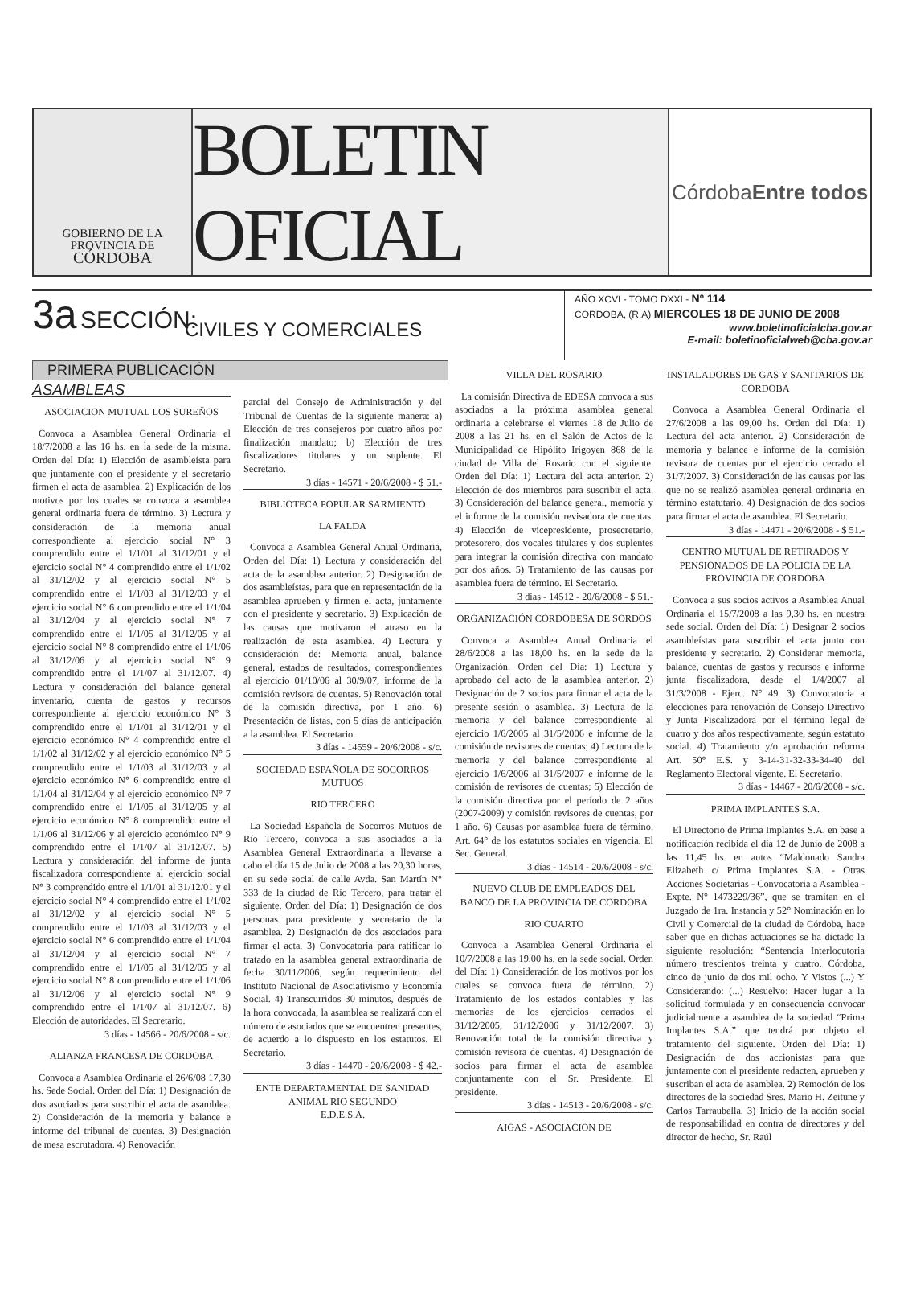GOBIERNO DE LA
PROVINCIA DE
CÓRDOBA
BOLETIN OFICIAL
Córdoba
Entre todos
3a SECCIÓN:
CIVILES Y COMERCIALES
AÑO XCVI - TOMO DXXI - Nº 114
CORDOBA, (R.A) MIERCOLES 18 DE JUNIO DE 2008
www.boletinoficialcba.gov.ar
E-mail: boletinoficialweb@cba.gov.ar
PRIMERA PUBLICACIÓN
ASAMBLEAS
ASOCIACION MUTUAL LOS SUREÑOS
Convoca a Asamblea General Ordinaria el 18/7/2008 a las 16 hs. en la sede de la misma. Orden del Día: 1) Elección de asambleísta para que juntamente con el presidente y el secretario firmen el acta de asamblea. 2) Explicación de los motivos por los cuales se convoca a asamblea general ordinaria fuera de término. 3) Lectura y consideración de la memoria anual correspondiente al ejercicio social N° 3 comprendido entre el 1/1/01 al 31/12/01 y el ejercicio social N° 4 comprendido entre el 1/1/02 al 31/12/02 y al ejercicio social N° 5 comprendido entre el 1/1/03 al 31/12/03 y el ejercicio social N° 6 comprendido entre el 1/1/04 al 31/12/04 y al ejercicio social N° 7 comprendido entre el 1/1/05 al 31/12/05 y al ejercicio social N° 8 comprendido entre el 1/1/06 al 31/12/06 y al ejercicio social N° 9 comprendido entre el 1/1/07 al 31/12/07. 4) Lectura y consideración del balance general inventario, cuenta de gastos y recursos correspondiente al ejercicio económico N° 3 comprendido entre el 1/1/01 al 31/12/01 y el ejercicio económico N° 4 comprendido entre el 1/1/02 al 31/12/02 y al ejercicio económico N° 5 comprendido entre el 1/1/03 al 31/12/03 y al ejercicio económico N° 6 comprendido entre el 1/1/04 al 31/12/04 y al ejercicio económico N° 7 comprendido entre el 1/1/05 al 31/12/05 y al ejercicio económico N° 8 comprendido entre el 1/1/06 al 31/12/06 y al ejercicio económico N° 9 comprendido entre el 1/1/07 al 31/12/07. 5) Lectura y consideración del informe de junta fiscalizadora correspondiente al ejercicio social N° 3 comprendido entre el 1/1/01 al 31/12/01 y el ejercicio social N° 4 comprendido entre el 1/1/02 al 31/12/02 y al ejercicio social N° 5 comprendido entre el 1/1/03 al 31/12/03 y el ejercicio social N° 6 comprendido entre el 1/1/04 al 31/12/04 y al ejercicio social N° 7 comprendido entre el 1/1/05 al 31/12/05 y al ejercicio social N° 8 comprendido entre el 1/1/06 al 31/12/06 y al ejercicio social N° 9 comprendido entre el 1/1/07 al 31/12/07. 6) Elección de autoridades. El Secretario.
3 días - 14566 - 20/6/2008 - s/c.
ALIANZA FRANCESA DE CORDOBA
Convoca a Asamblea Ordinaria el 26/6/08 17,30 hs. Sede Social. Orden del Día: 1) Designación de dos asociados para suscribir el acta de asamblea. 2) Consideración de la memoria y balance e informe del tribunal de cuentas. 3) Designación de mesa escrutadora. 4) Renovación
parcial del Consejo de Administración y del Tribunal de Cuentas de la siguiente manera: a) Elección de tres consejeros por cuatro años por finalización mandato; b) Elección de tres fiscalizadores titulares y un suplente. El Secretario.
3 días - 14571 - 20/6/2008 - $ 51.-
BIBLIOTECA POPULAR SARMIENTO
LA FALDA
Convoca a Asamblea General Anual Ordinaria, Orden del Día: 1) Lectura y consideración del acta de la asamblea anterior. 2) Designación de dos asambleístas, para que en representación de la asamblea aprueben y firmen el acta, juntamente con el presidente y secretario. 3) Explicación de las causas que motivaron el atraso en la realización de esta asamblea. 4) Lectura y consideración de: Memoria anual, balance general, estados de resultados, correspondientes al ejercicio 01/10/06 al 30/9/07, informe de la comisión revisora de cuentas. 5) Renovación total de la comisión directiva, por 1 año. 6) Presentación de listas, con 5 días de anticipación a la asamblea. El Secretario.
3 días - 14559 - 20/6/2008 - s/c.
SOCIEDAD ESPAÑOLA DE SOCORROS MUTUOS
RIO TERCERO
La Sociedad Española de Socorros Mutuos de Río Tercero, convoca a sus asociados a la Asamblea General Extraordinaria a llevarse a cabo el día 15 de Julio de 2008 a las 20,30 horas, en su sede social de calle Avda. San Martín N° 333 de la ciudad de Río Tercero, para tratar el siguiente. Orden del Día: 1) Designación de dos personas para presidente y secretario de la asamblea. 2) Designación de dos asociados para firmar el acta. 3) Convocatoria para ratificar lo tratado en la asamblea general extraordinaria de fecha 30/11/2006, según requerimiento del Instituto Nacional de Asociativismo y Economía Social. 4) Transcurridos 30 minutos, después de la hora convocada, la asamblea se realizará con el número de asociados que se encuentren presentes, de acuerdo a lo dispuesto en los estatutos. El Secretario.
3 días - 14470 - 20/6/2008 - $ 42.-
ENTE DEPARTAMENTAL DE SANIDAD ANIMAL RIO SEGUNDO
E.D.E.S.A.
VILLA DEL ROSARIO
La comisión Directiva de EDESA convoca a sus asociados a la próxima asamblea general ordinaria a celebrarse el viernes 18 de Julio de 2008 a las 21 hs. en el Salón de Actos de la Municipalidad de Hipólito Irigoyen 868 de la ciudad de Villa del Rosario con el siguiente. Orden del Día: 1) Lectura del acta anterior. 2) Elección de dos miembros para suscribir el acta. 3) Consideración del balance general, memoria y el informe de la comisión revisadora de cuentas. 4) Elección de vicepresidente, prosecretario, protesorero, dos vocales titulares y dos suplentes para integrar la comisión directiva con mandato por dos años. 5) Tratamiento de las causas por asamblea fuera de término. El Secretario.
3 días - 14512 - 20/6/2008 - $ 51.-
ORGANIZACIÓN CORDOBESA DE SORDOS
Convoca a Asamblea Anual Ordinaria el 28/6/2008 a las 18,00 hs. en la sede de la Organización. Orden del Día: 1) Lectura y aprobado del acto de la asamblea anterior. 2) Designación de 2 socios para firmar el acta de la presente sesión o asamblea. 3) Lectura de la memoria y del balance correspondiente al ejercicio 1/6/2005 al 31/5/2006 e informe de la comisión de revisores de cuentas; 4) Lectura de la memoria y del balance correspondiente al ejercicio 1/6/2006 al 31/5/2007 e informe de la comisión de revisores de cuentas; 5) Elección de la comisión directiva por el período de 2 años (2007-2009) y comisión revisores de cuentas, por 1 año. 6) Causas por asamblea fuera de término. Art. 64° de los estatutos sociales en vigencia. El Sec. General.
3 días - 14514 - 20/6/2008 - s/c.
NUEVO CLUB DE EMPLEADOS DEL BANCO DE LA PROVINCIA DE CORDOBA
RIO CUARTO
Convoca a Asamblea General Ordinaria el 10/7/2008 a las 19,00 hs. en la sede social. Orden del Día: 1) Consideración de los motivos por los cuales se convoca fuera de término. 2) Tratamiento de los estados contables y las memorias de los ejercicios cerrados el 31/12/2005, 31/12/2006 y 31/12/2007. 3) Renovación total de la comisión directiva y comisión revisora de cuentas. 4) Designación de socios para firmar el acta de asamblea conjuntamente con el Sr. Presidente. El presidente.
3 días - 14513 - 20/6/2008 - s/c.
AIGAS - ASOCIACION DE
INSTALADORES DE GAS Y SANITARIOS DE CORDOBA
Convoca a Asamblea General Ordinaria el 27/6/2008 a las 09,00 hs. Orden del Día: 1) Lectura del acta anterior. 2) Consideración de memoria y balance e informe de la comisión revisora de cuentas por el ejercicio cerrado el 31/7/2007. 3) Consideración de las causas por las que no se realizó asamblea general ordinaria en término estatutario. 4) Designación de dos socios para firmar el acta de asamblea. El Secretario.
3 días - 14471 - 20/6/2008 - $ 51.-
CENTRO MUTUAL DE RETIRADOS Y PENSIONADOS DE LA POLICIA DE LA PROVINCIA DE CORDOBA
Convoca a sus socios activos a Asamblea Anual Ordinaria el 15/7/2008 a las 9,30 hs. en nuestra sede social. Orden del Día: 1) Designar 2 socios asambleístas para suscribir el acta junto con presidente y secretario. 2) Considerar memoria, balance, cuentas de gastos y recursos e informe junta fiscalizadora, desde el 1/4/2007 al 31/3/2008 - Ejerc. N° 49. 3) Convocatoria a elecciones para renovación de Consejo Directivo y Junta Fiscalizadora por el término legal de cuatro y dos años respectivamente, según estatuto social. 4) Tratamiento y/o aprobación reforma Art. 50° E.S. y 3-14-31-32-33-34-40 del Reglamento Electoral vigente. El Secretario.
3 días - 14467 - 20/6/2008 - s/c.
PRIMA IMPLANTES S.A.
El Directorio de Prima Implantes S.A. en base a notificación recibida el día 12 de Junio de 2008 a las 11,45 hs. en autos “Maldonado Sandra Elizabeth c/ Prima Implantes S.A. - Otras Acciones Societarias - Convocatoria a Asamblea - Expte. N° 1473229/36”, que se tramitan en el Juzgado de 1ra. Instancia y 52° Nominación en lo Civil y Comercial de la ciudad de Córdoba, hace saber que en dichas actuaciones se ha dictado la siguiente resolución: “Sentencia Interlocutoria número trescientos treinta y cuatro. Córdoba, cinco de junio de dos mil ocho. Y Vistos (...) Y Considerando: (...) Resuelvo: Hacer lugar a la solicitud formulada y en consecuencia convocar judicialmente a asamblea de la sociedad “Prima Implantes S.A.” que tendrá por objeto el tratamiento del siguiente. Orden del Día: 1) Designación de dos accionistas para que juntamente con el presidente redacten, aprueben y suscriban el acta de asamblea. 2) Remoción de los directores de la sociedad Sres. Mario H. Zeitune y Carlos Tarraubella. 3) Inicio de la acción social de responsabilidad en contra de directores y del director de hecho, Sr. Raúl